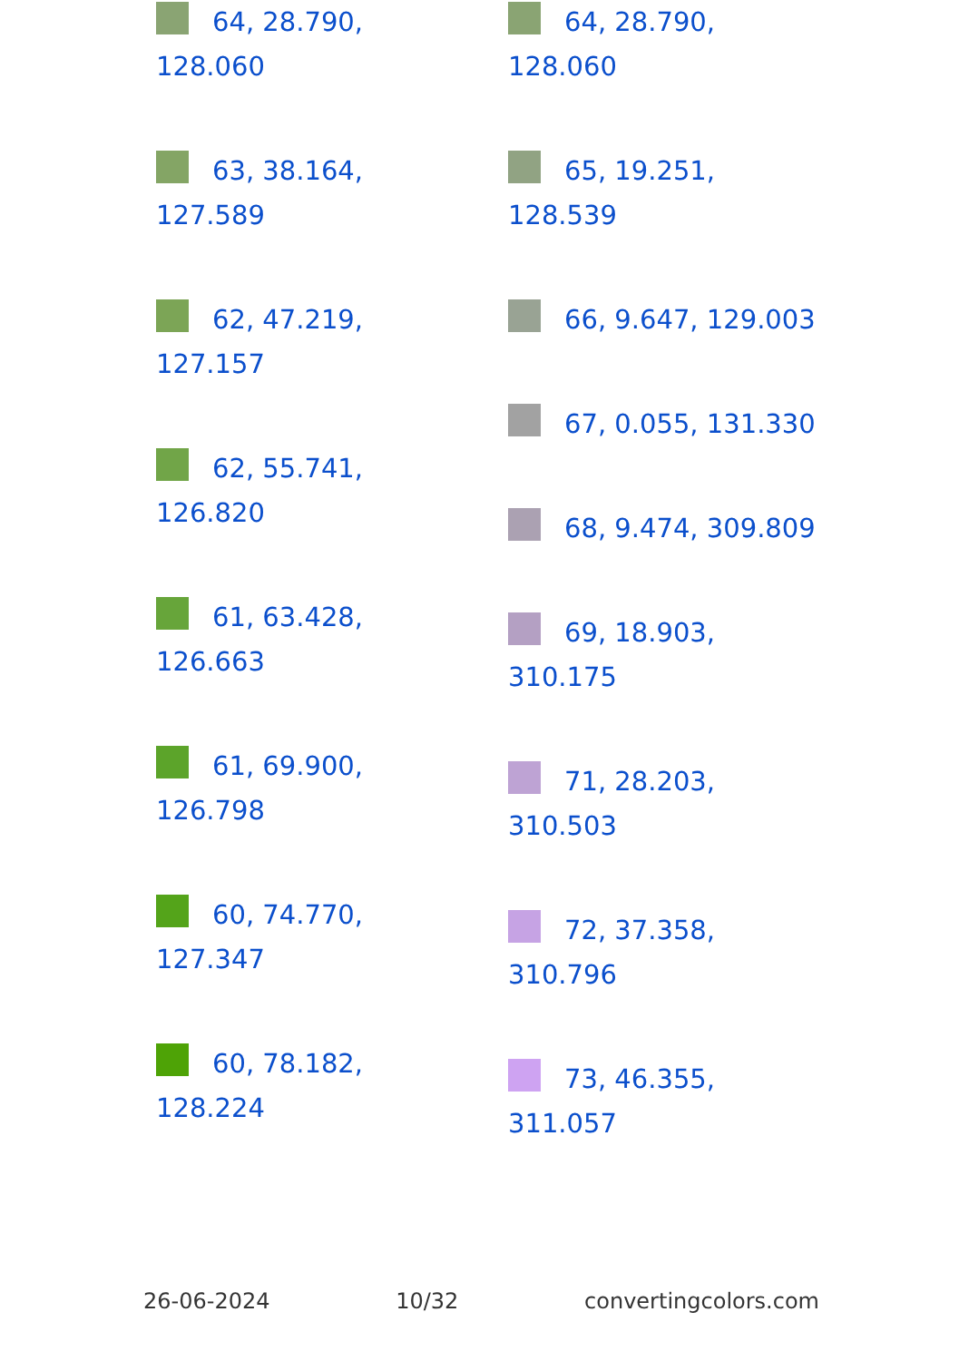64, 28.790, 128.060
63, 38.164, 127.589
62, 47.219, 127.157
62, 55.741, 126.820
61, 63.428, 126.663
61, 69.900, 126.798
60, 74.770, 127.347
60, 78.182, 128.224
64, 28.790, 128.060
65, 19.251, 128.539
66, 9.647, 129.003
67, 0.055, 131.330
68, 9.474, 309.809
69, 18.903, 310.175
71, 28.203, 310.503
72, 37.358, 310.796
73, 46.355, 311.057
26-06-2024 10/32 convertingcolors.com